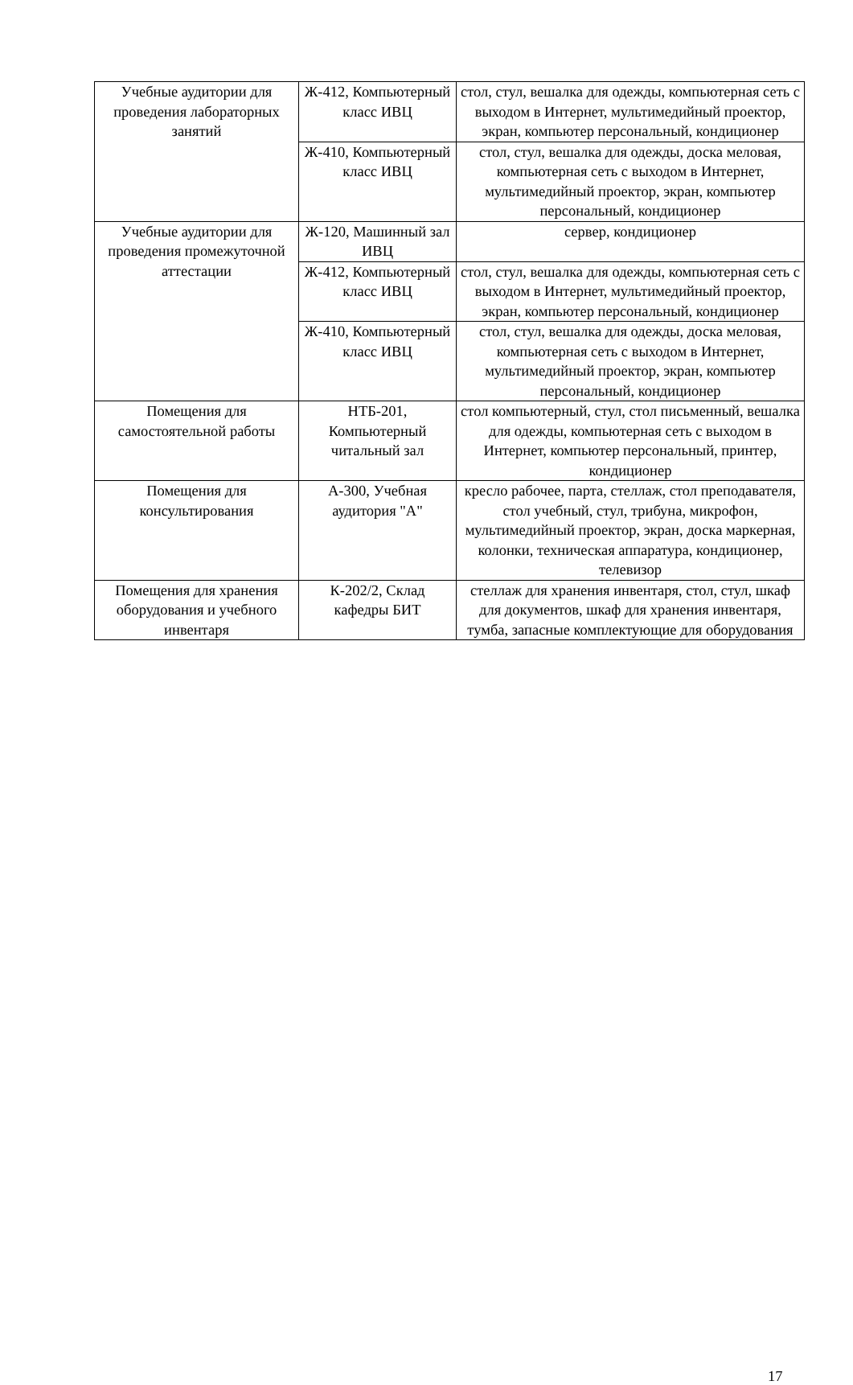| Учебные аудитории для проведения лабораторных занятий | Ж-412, Компьютерный класс ИВЦ | стол, стул, вешалка для одежды, компьютерная сеть с выходом в Интернет, мультимедийный проектор, экран, компьютер персональный, кондиционер |
| | Ж-410, Компьютерный класс ИВЦ | стол, стул, вешалка для одежды, доска меловая, компьютерная сеть с выходом в Интернет, мультимедийный проектор, экран, компьютер персональный, кондиционер |
| Учебные аудитории для проведения промежуточной аттестации | Ж-120, Машинный зал ИВЦ | сервер, кондиционер |
| | Ж-412, Компьютерный класс ИВЦ | стол, стул, вешалка для одежды, компьютерная сеть с выходом в Интернет, мультимедийный проектор, экран, компьютер персональный, кондиционер |
| | Ж-410, Компьютерный класс ИВЦ | стол, стул, вешалка для одежды, доска меловая, компьютерная сеть с выходом в Интернет, мультимедийный проектор, экран, компьютер персональный, кондиционер |
| Помещения для самостоятельной работы | НТБ-201, Компьютерный читальный зал | стол компьютерный, стул, стол письменный, вешалка для одежды, компьютерная сеть с выходом в Интернет, компьютер персональный, принтер, кондиционер |
| Помещения для консультирования | А-300, Учебная аудитория "А" | кресло рабочее, парта, стеллаж, стол преподавателя, стол учебный, стул, трибуна, микрофон, мультимедийный проектор, экран, доска маркерная, колонки, техническая аппаратура, кондиционер, телевизор |
| Помещения для хранения оборудования и учебного инвентаря | К-202/2, Склад кафедры БИТ | стеллаж для хранения инвентаря, стол, стул, шкаф для документов, шкаф для хранения инвентаря, тумба, запасные комплектующие для оборудования |
17